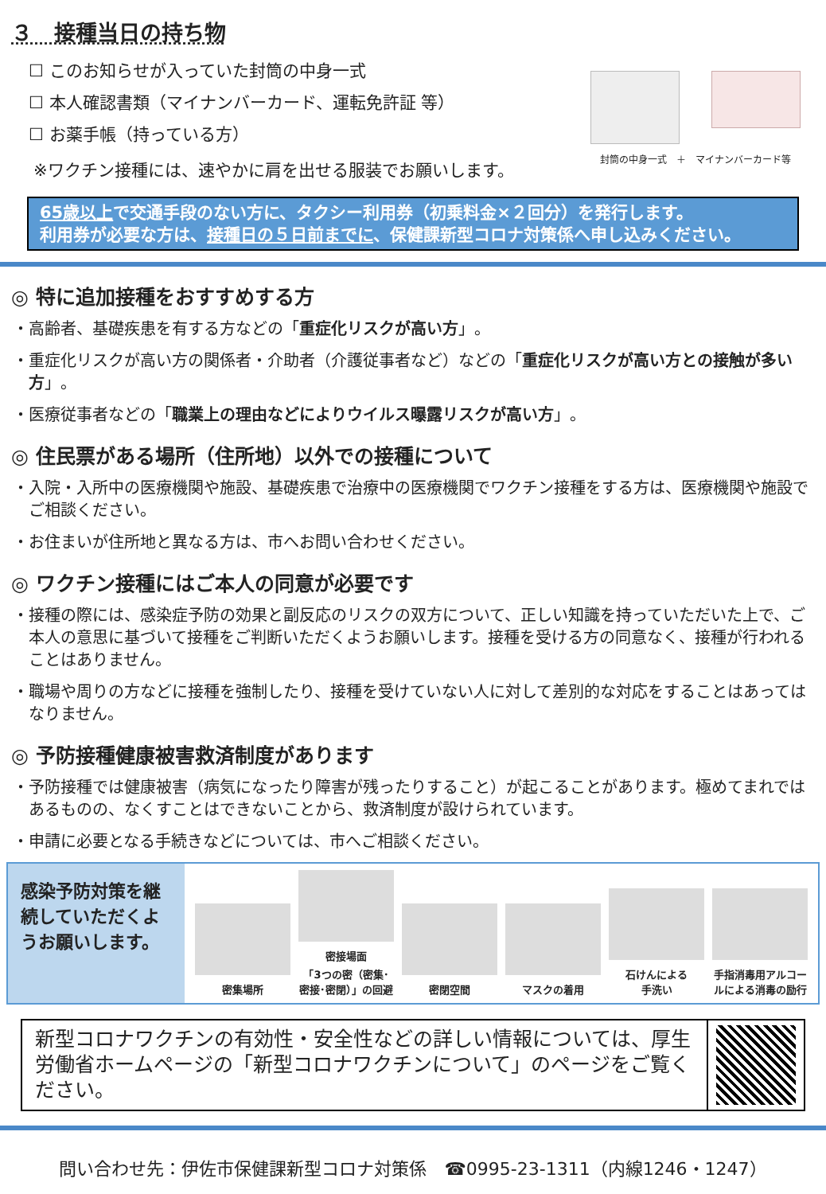３　接種当日の持ち物
☐ このお知らせが入っていた封筒の中身一式
☐ 本人確認書類（マイナンバーカード、運転免許証 等）
☐ お薬手帳（持っている方）
※ワクチン接種には、速やかに肩を出せる服装でお願いします。
封筒の中身一式　＋　マイナンバーカード等
65歳以上で交通手段のない方に、タクシー利用券（初乗料金×２回分）を発行します。
利用券が必要な方は、接種日の５日前までに、保健課新型コロナ対策係へ申し込みください。
◎ 特に追加接種をおすすめする方
・高齢者、基礎疾患を有する方などの「重症化リスクが高い方」。
・重症化リスクが高い方の関係者・介助者（介護従事者など）などの「重症化リスクが高い方との接触が多い方」。
・医療従事者などの「職業上の理由などによりウイルス曝露リスクが高い方」。
◎ 住民票がある場所（住所地）以外での接種について
・入院・入所中の医療機関や施設、基礎疾患で治療中の医療機関でワクチン接種をする方は、医療機関や施設でご相談ください。
・お住まいが住所地と異なる方は、市へお問い合わせください。
◎ ワクチン接種にはご本人の同意が必要です
・接種の際には、感染症予防の効果と副反応のリスクの双方について、正しい知識を持っていただいた上で、ご本人の意思に基づいて接種をご判断いただくようお願いします。接種を受ける方の同意なく、接種が行われることはありません。
・職場や周りの方などに接種を強制したり、接種を受けていない人に対して差別的な対応をすることはあってはなりません。
◎ 予防接種健康被害救済制度があります
・予防接種では健康被害（病気になったり障害が残ったりすること）が起こることがあります。極めてまれではあるものの、なくすことはできないことから、救済制度が設けられています。
・申請に必要となる手続きなどについては、市へご相談ください。
感染予防対策を継続していただくようお願いします。
密集場所
密接場面
「3つの密（密集･密接･密閉）」の回避
密閉空間
マスクの着用
石けんによる
手洗い
手指消毒用アルコールによる消毒の励行
新型コロナワクチンの有効性・安全性などの詳しい情報については、厚生労働省ホームページの「新型コロナワクチンについて」のページをご覧ください。
問い合わせ先：伊佐市保健課新型コロナ対策係　☎0995-23-1311（内線1246・1247）